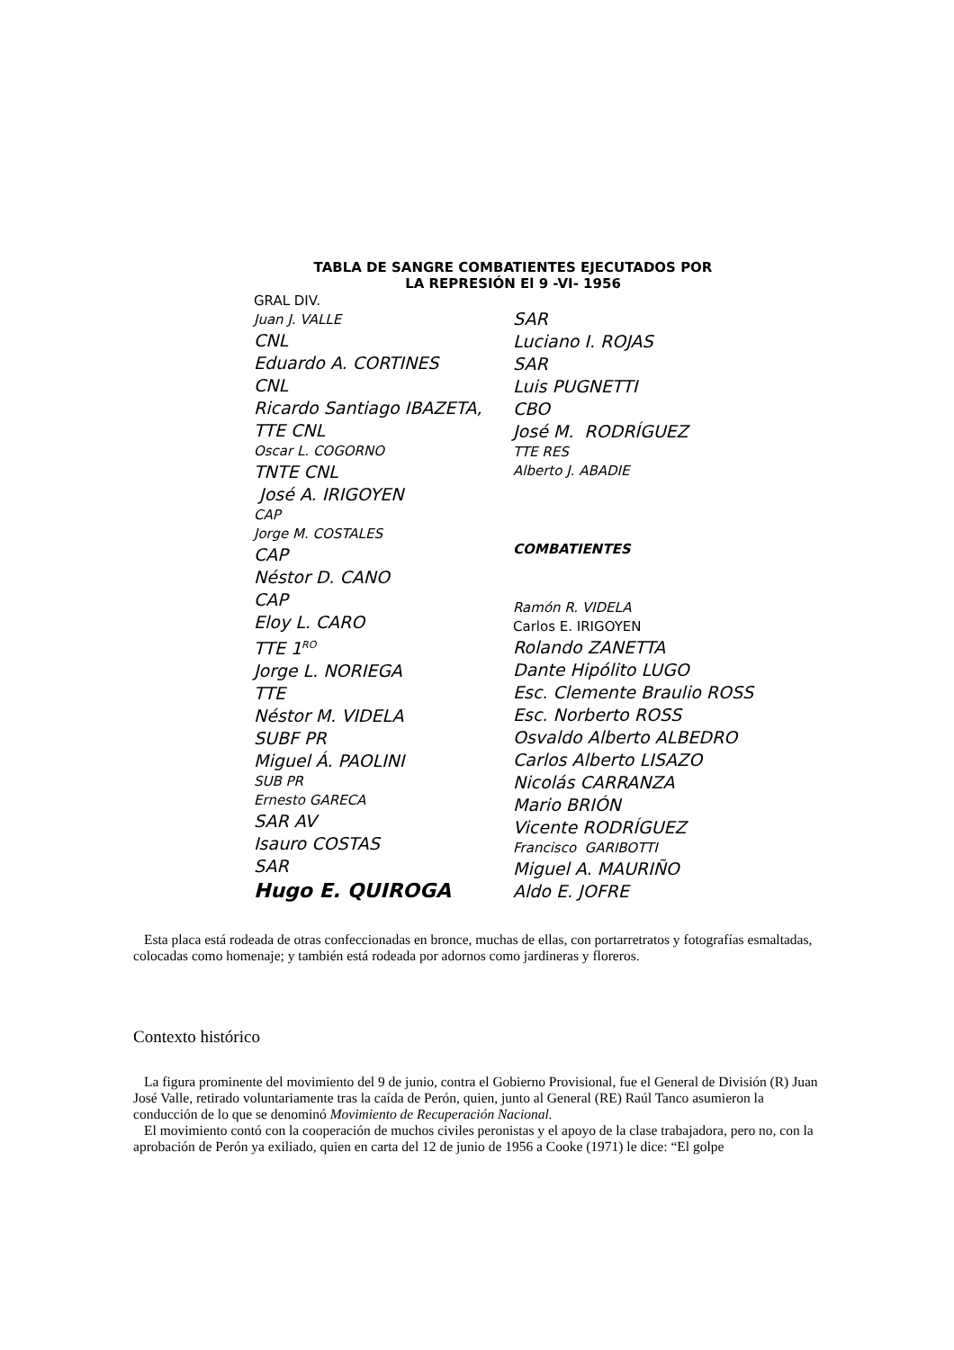TABLA DE SANGRE COMBATIENTES EJECUTADOS POR
LA REPRESIÓN El 9 -VI- 1956
GRAL DIV.
Juan J. VALLE
CNL
Eduardo A. CORTINES
CNL
Ricardo Santiago IBAZETA,
TTE CNL
Oscar L. COGORNO
TNTE CNL
José A. IRIGOYEN
CAP
Jorge M. COSTALES
CAP
Néstor D. CANO
CAP
Eloy L. CARO
TTE 1<sup>RO</sup>
Jorge L. NORIEGA
TTE
Néstor M. VIDELA
SUBF PR
Miguel Á. PAOLINI
SUB PR
Ernesto GARECA
SAR AV
Isauro COSTAS
SAR
Hugo E. QUIROGA
SAR
Luciano I. ROJAS
SAR
Luis PUGNETTI
CBO
José M. RODRÍGUEZ
TTE RES
Alberto J. ABADIE
COMBATIENTES
Ramón R. VIDELA
Carlos E. IRIGOYEN
Rolando ZANETTA
Dante Hipólito LUGO
Esc. Clemente Braulio ROSS
Esc. Norberto ROSS
Osvaldo Alberto ALBEDRO
Carlos Alberto LISAZO
Nicolás CARRANZA
Mario BRIÓN
Vicente RODRÍGUEZ
Francisco GARIBOTTI
Miguel A. MAURIÑO
Aldo E. JOFRE
Esta placa está rodeada de otras confeccionadas en bronce, muchas de ellas, con portarretratos y fotografías esmaltadas, colocadas como homenaje; y también está rodeada por adornos como jardineras y floreros.
Contexto histórico
La figura prominente del movimiento del 9 de junio, contra el Gobierno Provisional, fue el General de División (R) Juan José Valle, retirado voluntariamente tras la caída de Perón, quien, junto al General (RE) Raúl Tanco asumieron la conducción de lo que se denominó Movimiento de Recuperación Nacional.
El movimiento contó con la cooperación de muchos civiles peronistas y el apoyo de la clase trabajadora, pero no, con la aprobación de Perón ya exiliado, quien en carta del 12 de junio de 1956 a Cooke (1971) le dice: “El golpe